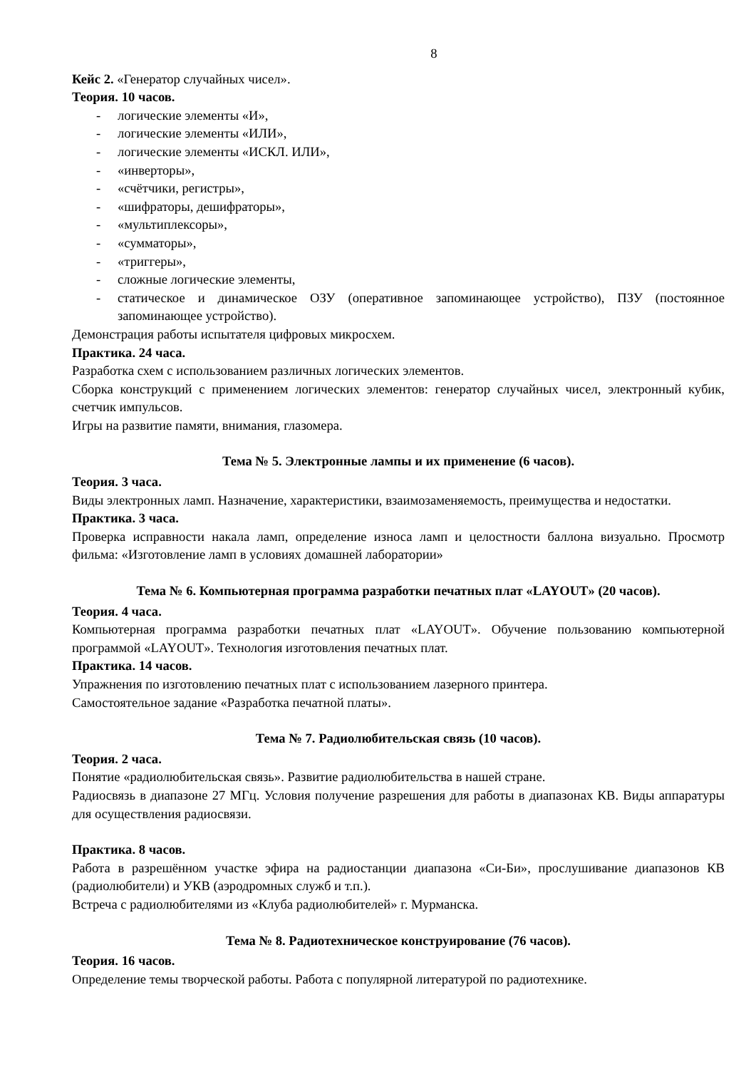8
Кейс 2. «Генератор случайных чисел».
Теория. 10 часов.
- логические элементы «И»,
- логические элементы «ИЛИ»,
- логические элементы «ИСКЛ. ИЛИ»,
- «инверторы»,
- «счётчики, регистры»,
- «шифраторы, дешифраторы»,
- «мультиплексоры»,
- «сумматоры»,
- «триггеры»,
- сложные логические элементы,
- статическое и динамическое ОЗУ (оперативное запоминающее устройство), ПЗУ (постоянное запоминающее устройство).
Демонстрация работы испытателя цифровых микросхем.
Практика. 24 часа.
Разработка схем с использованием различных логических элементов.
Сборка конструкций с применением логических элементов: генератор случайных чисел, электронный кубик, счетчик импульсов.
Игры на развитие памяти, внимания, глазомера.
Тема № 5. Электронные лампы и их применение (6 часов).
Теория. 3 часа.
Виды электронных ламп. Назначение, характеристики, взаимозаменяемость, преимущества и недостатки.
Практика. 3 часа.
Проверка исправности накала ламп, определение износа ламп и целостности баллона визуально. Просмотр фильма: «Изготовление ламп в условиях домашней лаборатории»
Тема № 6. Компьютерная программа разработки печатных плат «LAYOUT» (20 часов).
Теория. 4 часа.
Компьютерная программа разработки печатных плат «LAYOUT». Обучение пользованию компьютерной программой «LAYOUT». Технология изготовления печатных плат.
Практика. 14 часов.
Упражнения по изготовлению печатных плат с использованием лазерного принтера.
Самостоятельное задание «Разработка печатной платы».
Тема № 7. Радиолюбительская связь (10 часов).
Теория. 2 часа.
Понятие «радиолюбительская связь». Развитие радиолюбительства в нашей стране.
Радиосвязь в диапазоне 27 МГц. Условия получение разрешения для работы в диапазонах КВ. Виды аппаратуры для осуществления радиосвязи.
Практика. 8 часов.
Работа в разрешённом участке эфира на радиостанции диапазона «Си-Би», прослушивание диапазонов КВ (радиолюбители) и УКВ (аэродромных служб и т.п.).
Встреча с радиолюбителями из «Клуба радиолюбителей» г. Мурманска.
Тема № 8. Радиотехническое конструирование (76 часов).
Теория. 16 часов.
Определение темы творческой работы. Работа с популярной литературой по радиотехнике.